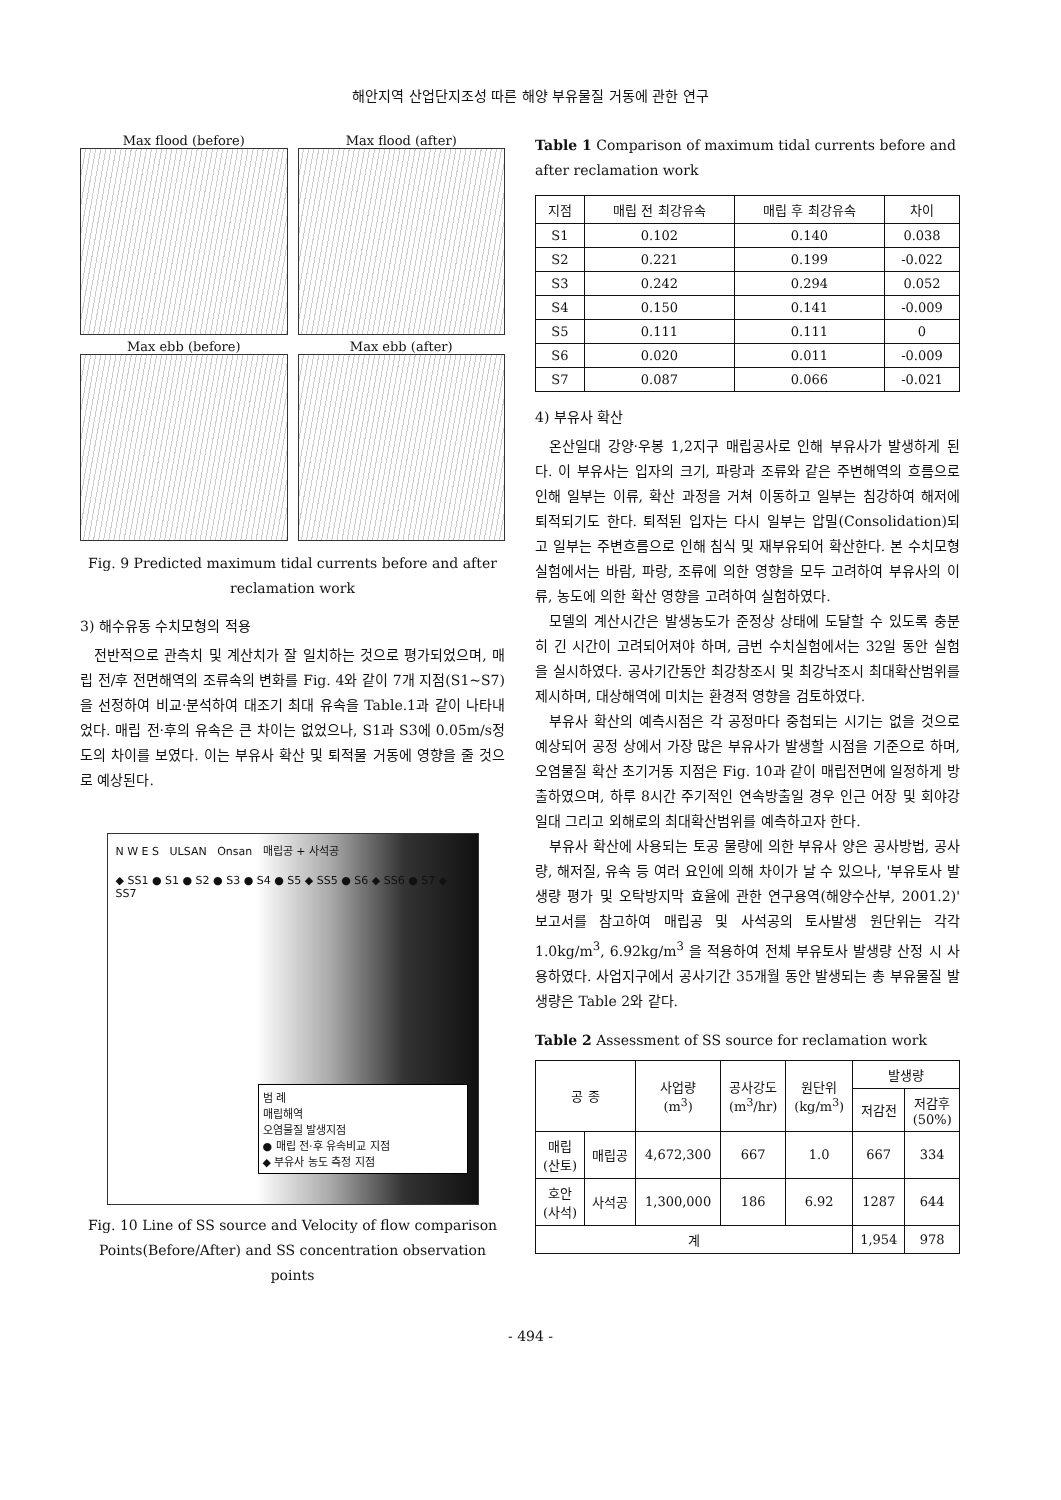해안지역 산업단지조성 따른 해양 부유물질 거동에 관한 연구
Max flood (before)
Max flood (after)
Max ebb (before)
Max ebb (after)
Fig. 9 Predicted maximum tidal currents before and after reclamation work
3) 해수유동 수치모형의 적용
전반적으로 관측치 및 계산치가 잘 일치하는 것으로 평가되었으며, 매립 전/후 전면해역의 조류속의 변화를 Fig. 4와 같이 7개 지점(S1~S7)을 선정하여 비교·분석하여 대조기 최대 유속을 Table.1과 같이 나타내었다. 매립 전·후의 유속은 큰 차이는 없었으나, S1과 S3에 0.05m/s정도의 차이를 보였다. 이는 부유사 확산 및 퇴적물 거동에 영향을 줄 것으로 예상된다.
N W E S ULSAN Onsan 매립공 + 사석공
◆ SS1 ● S1 ● S2 ● S3 ● S4 ● S5 ◆ SS5 ● S6 ◆ SS6 ● S7 ◆ SS7
범 례
매립해역
오염물질 발생지점
● 매립 전·후 유속비교 지점
◆ 부유사 농도 측정 지점
Fig. 10 Line of SS source and Velocity of flow comparison Points(Before/After) and SS concentration observation points
Table 1 Comparison of maximum tidal currents before and after reclamation work
| 지점 | 매립 전 최강유속 | 매립 후 최강유속 | 차이 |
| --- | --- | --- | --- |
| S1 | 0.102 | 0.140 | 0.038 |
| S2 | 0.221 | 0.199 | -0.022 |
| S3 | 0.242 | 0.294 | 0.052 |
| S4 | 0.150 | 0.141 | -0.009 |
| S5 | 0.111 | 0.111 | 0 |
| S6 | 0.020 | 0.011 | -0.009 |
| S7 | 0.087 | 0.066 | -0.021 |
4) 부유사 확산
온산일대 강양·우봉 1,2지구 매립공사로 인해 부유사가 발생하게 된다. 이 부유사는 입자의 크기, 파랑과 조류와 같은 주변해역의 흐름으로 인해 일부는 이류, 확산 과정을 거쳐 이동하고 일부는 침강하여 해저에 퇴적되기도 한다. 퇴적된 입자는 다시 일부는 압밀(Consolidation)되고 일부는 주변흐름으로 인해 침식 및 재부유되어 확산한다. 본 수치모형실험에서는 바람, 파랑, 조류에 의한 영향을 모두 고려하여 부유사의 이류, 농도에 의한 확산 영향을 고려하여 실험하였다.
모델의 계산시간은 발생농도가 준정상 상태에 도달할 수 있도록 충분히 긴 시간이 고려되어져야 하며, 금번 수치실험에서는 32일 동안 실험을 실시하였다. 공사기간동안 최강창조시 및 최강낙조시 최대확산범위를 제시하며, 대상해역에 미치는 환경적 영향을 검토하였다.
부유사 확산의 예측시점은 각 공정마다 중첩되는 시기는 없을 것으로 예상되어 공정 상에서 가장 많은 부유사가 발생할 시점을 기준으로 하며, 오염물질 확산 초기거동 지점은 Fig. 10과 같이 매립전면에 일정하게 방출하였으며, 하루 8시간 주기적인 연속방출일 경우 인근 어장 및 회야강 일대 그리고 외해로의 최대확산범위를 예측하고자 한다.
부유사 확산에 사용되는 토공 물량에 의한 부유사 양은 공사방법, 공사량, 해저질, 유속 등 여러 요인에 의해 차이가 날 수 있으나, '부유토사 발생량 평가 및 오탁방지막 효율에 관한 연구용역(해양수산부, 2001.2)' 보고서를 참고하여 매립공 및 사석공의 토사발생 원단위는 각각 1.0kg/m<sup>3</sup>, 6.92kg/m<sup>3</sup> 을 적용하여 전체 부유토사 발생량 산정 시 사용하였다. 사업지구에서 공사기간 35개월 동안 발생되는 총 부유물질 발생량은 Table 2와 같다.
Table 2 Assessment of SS source for reclamation work
| 공 종 | | 사업량 (m<sup>3</sup>) | 공사강도 (m<sup>3</sup>/hr) | 원단위 (kg/m<sup>3</sup>) | 발생량 | |
| --- | --- | --- | --- | --- | --- | --- |
| | | | | | 저감전 | 저감후 (50%) |
| 매립 (산토) | 매립공 | 4,672,300 | 667 | 1.0 | 667 | 334 |
| 호안 (사석) | 사석공 | 1,300,000 | 186 | 6.92 | 1287 | 644 |
| 계 | | | | | 1,954 | 978 |
- 494 -